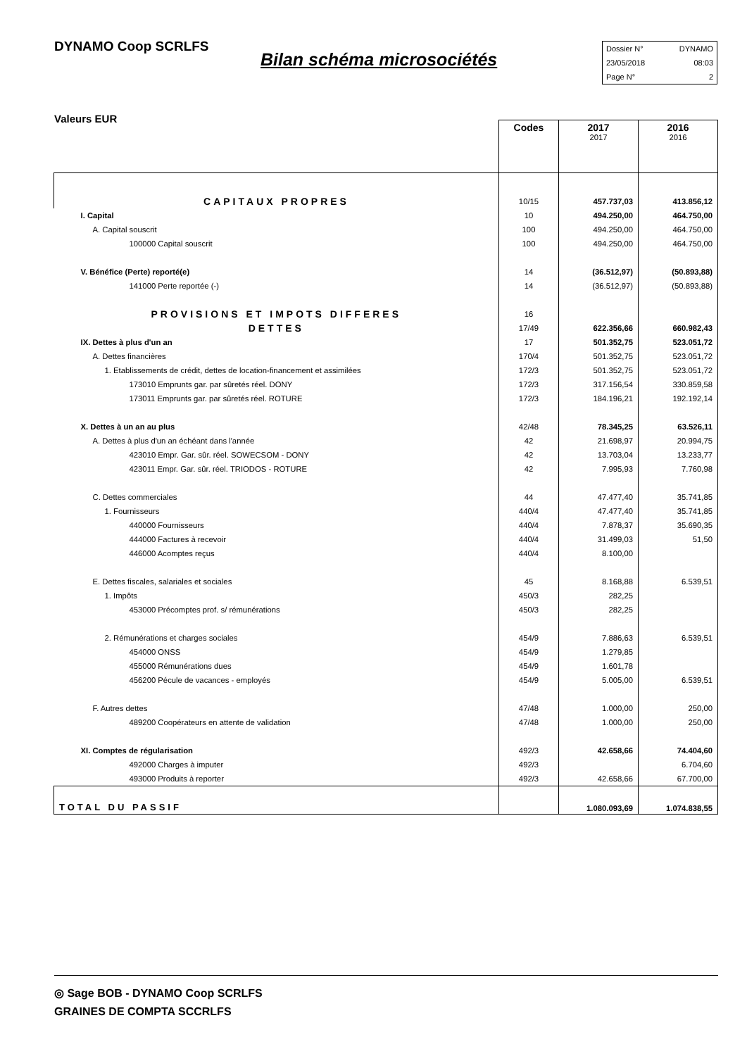DYNAMO Coop SCRLFS
Bilan schéma microsociétés
Dossier N° DYNAMO
23/05/2018 08:03
Page N° 2
Valeurs EUR
| | Codes | 2017 2017 | 2016 2016 |
| CAPITAUX PROPRES | 10/15 | 457.737,03 | 413.856,12 |
| I. Capital | 10 | 494.250,00 | 464.750,00 |
| A. Capital souscrit | 100 | 494.250,00 | 464.750,00 |
| 100000 Capital souscrit | 100 | 494.250,00 | 464.750,00 |
| V. Bénéfice (Perte) reporté(e) | 14 | (36.512,97) | (50.893,88) |
| 141000 Perte reportée (-) | 14 | (36.512,97) | (50.893,88) |
| PROVISIONS ET IMPOTS DIFFERES | 16 | | |
| DETTES | 17/49 | 622.356,66 | 660.982,43 |
| IX. Dettes à plus d'un an | 17 | 501.352,75 | 523.051,72 |
| A. Dettes financières | 170/4 | 501.352,75 | 523.051,72 |
| 1. Etablissements de crédit, dettes de location-financement et assimilées | 172/3 | 501.352,75 | 523.051,72 |
| 173010 Emprunts gar. par sûretés réel. DONY | 172/3 | 317.156,54 | 330.859,58 |
| 173011 Emprunts gar. par sûretés réel. ROTURE | 172/3 | 184.196,21 | 192.192,14 |
| X. Dettes à un an au plus | 42/48 | 78.345,25 | 63.526,11 |
| A. Dettes à plus d'un an échéant dans l'année | 42 | 21.698,97 | 20.994,75 |
| 423010 Empr. Gar. sûr. réel. SOWECSOM - DONY | 42 | 13.703,04 | 13.233,77 |
| 423011 Empr. Gar. sûr. réel. TRIODOS - ROTURE | 42 | 7.995,93 | 7.760,98 |
| C. Dettes commerciales | 44 | 47.477,40 | 35.741,85 |
| 1. Fournisseurs | 440/4 | 47.477,40 | 35.741,85 |
| 440000 Fournisseurs | 440/4 | 7.878,37 | 35.690,35 |
| 444000 Factures à recevoir | 440/4 | 31.499,03 | 51,50 |
| 446000 Acomptes reçus | 440/4 | 8.100,00 | |
| E. Dettes fiscales, salariales et sociales | 45 | 8.168,88 | 6.539,51 |
| 1. Impôts | 450/3 | 282,25 | |
| 453000 Précomptes prof. s/ rémunérations | 450/3 | 282,25 | |
| 2. Rémunérations et charges sociales | 454/9 | 7.886,63 | 6.539,51 |
| 454000 ONSS | 454/9 | 1.279,85 | |
| 455000 Rémunérations dues | 454/9 | 1.601,78 | |
| 456200 Pécule de vacances - employés | 454/9 | 5.005,00 | 6.539,51 |
| F. Autres dettes | 47/48 | 1.000,00 | 250,00 |
| 489200 Coopérateurs en attente de validation | 47/48 | 1.000,00 | 250,00 |
| XI. Comptes de régularisation | 492/3 | 42.658,66 | 74.404,60 |
| 492000 Charges à imputer | 492/3 | | 6.704,60 |
| 493000 Produits à reporter | 492/3 | 42.658,66 | 67.700,00 |
| TOTAL DU PASSIF | | 1.080.093,69 | 1.074.838,55 |
◎ Sage BOB - DYNAMO Coop SCRLFS
GRAINES DE COMPTA SCCRLFS